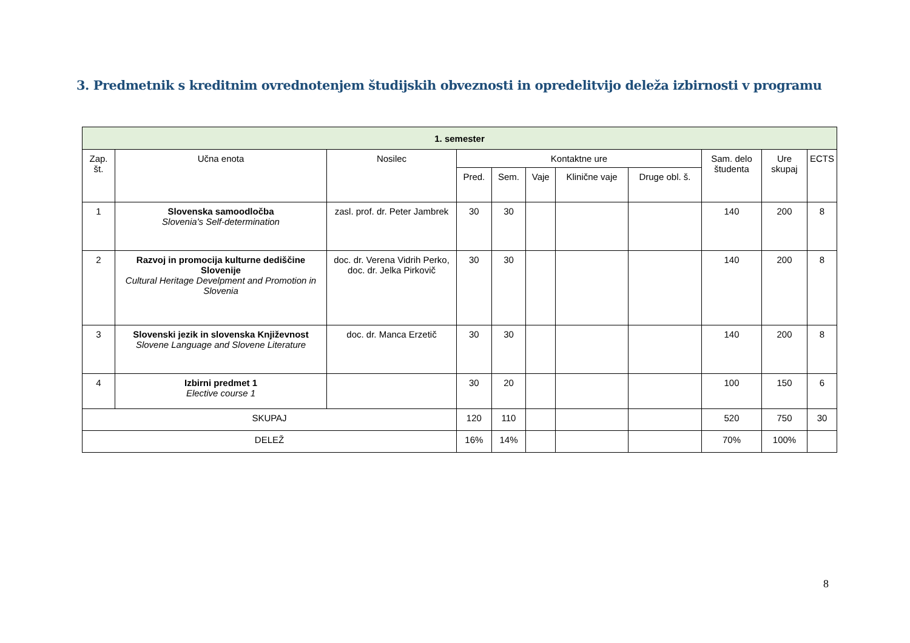3. Predmetnik s kreditnim ovrednotenjem študijskih obveznosti in opredelitvijo deleža izbirnosti v programu
| 1. semester | | | | | | | | | | |
| --- | --- | --- | --- | --- | --- | --- | --- | --- | --- | --- |
| Zap. št. | Učna enota | Nosilec | Kontaktne ure | | | | | Sam. delo študenta | Ure skupaj | ECTS |
| | | | Pred. | Sem. | Vaje | Klinične vaje | Druge obl. š. | | | |
| 1 | Slovenska samoodločba Slovenia's Self-determination | zasl. prof. dr. Peter Jambrek | 30 | 30 | | | | 140 | 200 | 8 |
| 2 | Razvoj in promocija kulturne dediščine Slovenije Cultural Heritage Develpment and Promotion in Slovenia | doc. dr. Verena Vidrih Perko, doc. dr. Jelka Pirkovič | 30 | 30 | | | | 140 | 200 | 8 |
| 3 | Slovenski jezik in slovenska Književnost Slovene Language and Slovene Literature | doc. dr. Manca Erzetič | 30 | 30 | | | | 140 | 200 | 8 |
| 4 | Izbirni predmet 1 Elective course 1 | | 30 | 20 | | | | 100 | 150 | 6 |
| SKUPAJ | | | 120 | 110 | | | | 520 | 750 | 30 |
| DELEŽ | | | 16% | 14% | | | | 70% | 100% | |
8